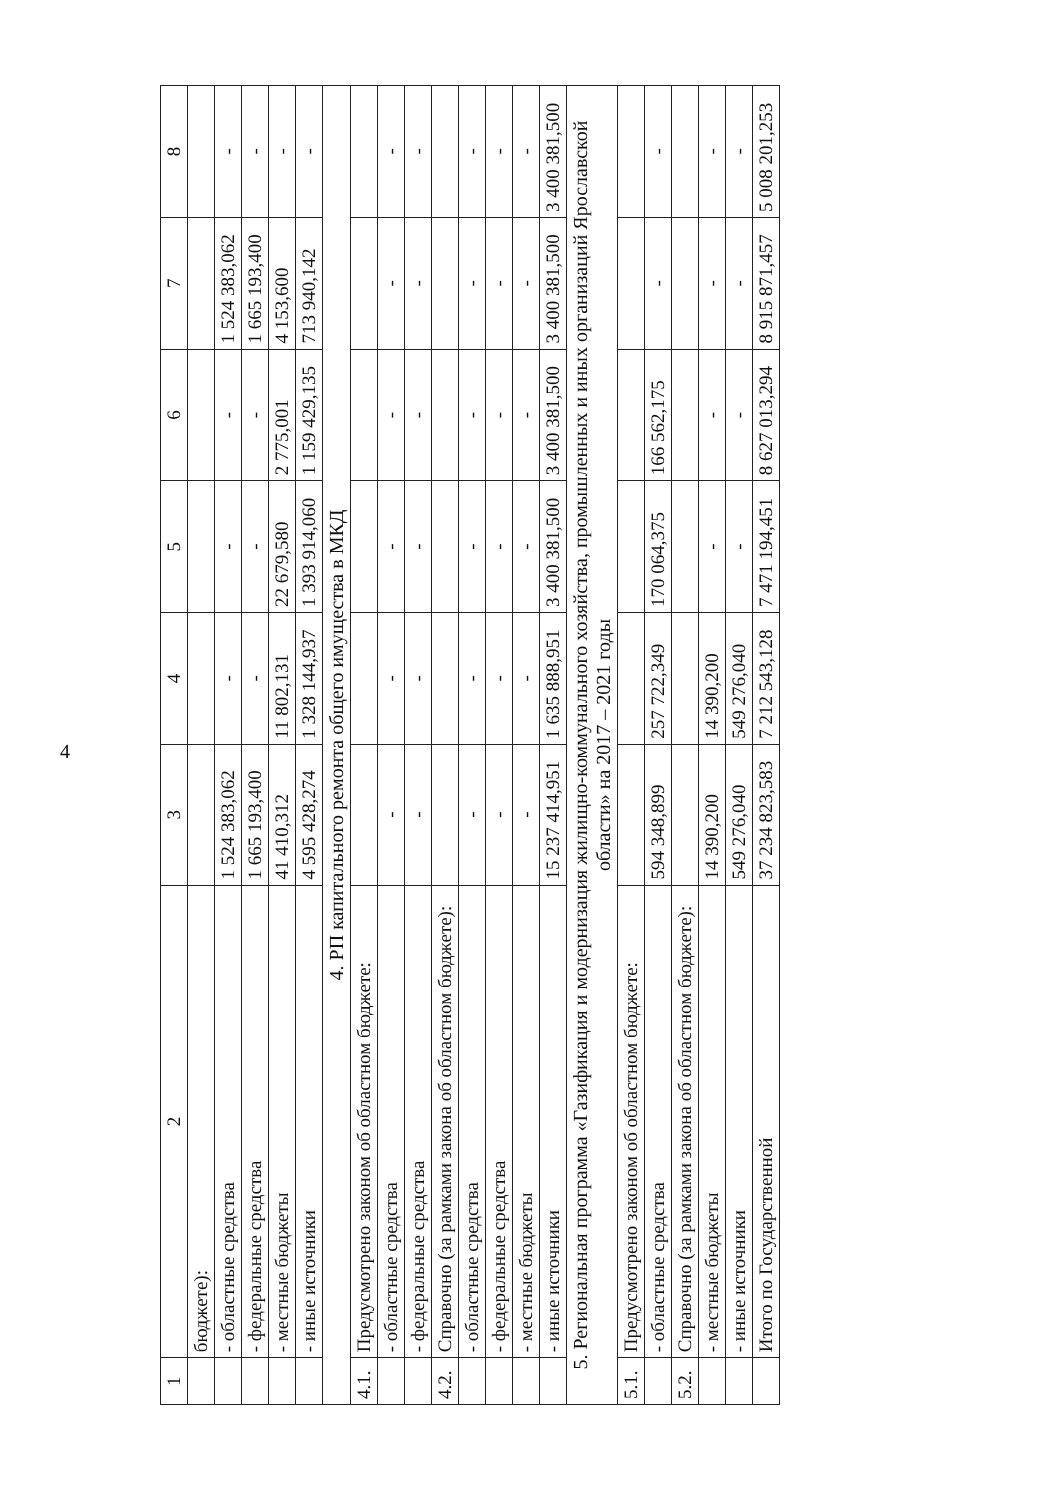4
| 1 | 2 | 3 | 4 | 5 | 6 | 7 | 8 |
| --- | --- | --- | --- | --- | --- | --- | --- |
| | бюджете): | | | | | | |
| | - областные средства | 1 524 383,062 | - | - | - | 1 524 383,062 | - |
| | - федеральные средства | 1 665 193,400 | - | - | - | 1 665 193,400 | - |
| | - местные бюджеты | 41 410,312 | 11 802,131 | 22 679,580 | 2 775,001 | 4 153,600 | - |
| | - иные источники | 4 595 428,274 | 1 328 144,937 | 1 393 914,060 | 1 159 429,135 | 713 940,142 | - |
| 4. РП капитального ремонта общего имущества в МКД | | | | | | | |
| 4.1. | Предусмотрено законом об областном бюджете: | | | | | | |
| | - областные средства | - | - | - | - | - | - |
| | - федеральные средства | - | - | - | - | - | - |
| 4.2. | Справочно (за рамками закона об областном бюджете): | | | | | | |
| | - областные средства | - | - | - | - | - | - |
| | - федеральные средства | - | - | - | - | - | - |
| | - местные бюджеты | - | - | - | - | - | - |
| | - иные источники | 15 237 414,951 | 1 635 888,951 | 3 400 381,500 | 3 400 381,500 | 3 400 381,500 | 3 400 381,500 |
| 5. Региональная программа «Газификация и модернизация жилищно-коммунального хозяйства, промышленных и иных организаций Ярославской области» на 2017 – 2021 годы | | | | | | | |
| 5.1. | Предусмотрено законом об областном бюджете: | | | | | | |
| | - областные средства | 594 348,899 | 257 722,349 | 170 064,375 | 166 562,175 | - | - |
| 5.2. | Справочно (за рамками закона об областном бюджете): | | | | | | |
| | - местные бюджеты | 14 390,200 | 14 390,200 | - | - | - | - |
| | - иные источники | 549 276,040 | 549 276,040 | - | - | - | - |
| | Итого по Государственной | 37 234 823,583 | 7 212 543,128 | 7 471 194,451 | 8 627 013,294 | 8 915 871,457 | 5 008 201,253 |